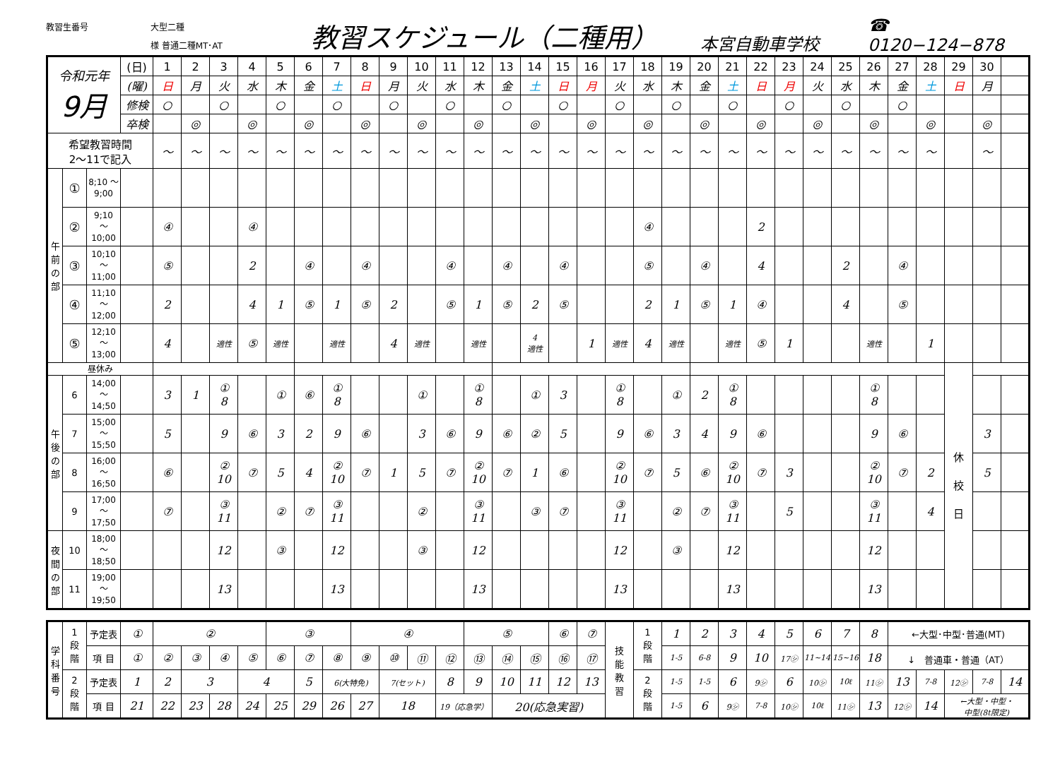教習生番号
大型二種
様 普通二種MT･AT
教習スケジュール（二種用）
本宮自動車学校
☎ 0120−124−878
| 令和元年 9月 | | | (日) | 1 | 2 | 3 | 4 | 5 | 6 | 7 | 8 | 9 | 10 | 11 | 12 | 13 | 14 | 15 | 16 | 17 | 18 | 19 | 20 | 21 | 22 | 23 | 24 | 25 | 26 | 27 | 28 | 29 | 30 | | |
| | | | (曜) | 日 | 月 | 火 | 水 | 木 | 金 | 土 | 日 | 月 | 火 | 水 | 木 | 金 | 土 | 日 | 月 | 火 | 水 | 木 | 金 | 土 | 日 | 月 | 火 | 水 | 木 | 金 | 土 | 日 | 月 | | |
| | | | 修検 | ○ | | ○ | | ○ | | ○ | | ○ | | ○ | | ○ | | ○ | | ○ | | ○ | | ○ | | ○ | | ○ | | ○ | | | | | |
| | | | 卒検 | | ◎ | | ◎ | | ◎ | | ◎ | | ◎ | | ◎ | | ◎ | | ◎ | | ◎ | | ◎ | | ◎ | | ◎ | | ◎ | | ◎ | | ◎ | | |
| 希望教習時間 2～11で記入 | | | | ～ | ～ | ～ | ～ | ～ | ～ | ～ | ～ | ～ | ～ | ～ | ～ | ～ | ～ | ～ | ～ | ～ | ～ | ～ | ～ | ～ | ～ | ～ | ～ | ～ | ～ | ～ | ～ | | ～ | | |
| 午 前 の 部 | ① | 8;10 ～ 9;00 | | | | | | | | | | | | | | | | | | | | | | | | | | | | | | | | | |
| | ② | 9;10 ～ 10;00 | | ④ | | | ④ | | | | | | | | | | | | | | ④ | | | | 2 | | | | | | | | | | |
| | ③ | 10;10 ～ 11;00 | | ⑤ | | | 2 | | ④ | | ④ | | | ④ | | ④ | | ④ | | | ⑤ | | ④ | | 4 | | | 2 | | ④ | | | | | |
| | ④ | 11;10 ～ 12;00 | | 2 | | | 4 | 1 | ⑤ | 1 | ⑤ | 2 | | ⑤ | 1 | ⑤ | 2 | ⑤ | | | 2 | 1 | ⑤ | 1 | ④ | | | 4 | | ⑤ | | | | | |
| | ⑤ | 12;10 ～ 13;00 | | 4 | | 適性 | ⑤ | 適性 | | 適性 | | 4 | 適性 | | 適性 | | 4 適性 | | 1 | 適性 | 4 | 適性 | | 適性 | ⑤ | 1 | | | 適性 | | 1 | | | | |
| 昼休み | | | | | | | | | | | | | | | | | | | | | | | | | | | | | | | | 休 校 日 | | | |
| 午 後 の 部 | 6 | 14;00 ～ 14;50 | | 3 | 1 | ① 8 | | ① | ⑥ | ① 8 | | | ① | | ① 8 | | ① | 3 | | ① 8 | | ① | 2 | ① 8 | | | | | ① 8 | | | | | | |
| | 7 | 15;00 ～ 15;50 | | 5 | | 9 | ⑥ | 3 | 2 | 9 | ⑥ | | 3 | ⑥ | 9 | ⑥ | ② | 5 | | 9 | ⑥ | 3 | 4 | 9 | ⑥ | | | | 9 | ⑥ | | | 3 | | |
| | 8 | 16;00 ～ 16;50 | | ⑥ | | ② 10 | ⑦ | 5 | 4 | ② 10 | ⑦ | 1 | 5 | ⑦ | ② 10 | ⑦ | 1 | ⑥ | | ② 10 | ⑦ | 5 | ⑥ | ② 10 | ⑦ | 3 | | | ② 10 | ⑦ | 2 | | 5 | | |
| | 9 | 17;00 ～ 17;50 | | ⑦ | | ③ 11 | | ② | ⑦ | ③ 11 | | | ② | | ③ 11 | | ③ | ⑦ | | ③ 11 | | ② | ⑦ | ③ 11 | | 5 | | | ③ 11 | | 4 | | | | |
| 夜 間 の 部 | 10 | 18;00 ～ 18;50 | | | | 12 | | ③ | | 12 | | | ③ | | 12 | | | | | 12 | | ③ | | 12 | | | | | 12 | | | | | | |
| | 11 | 19;00 ～ 19;50 | | | | 13 | | | | 13 | | | | | 13 | | | | | 13 | | | | 13 | | | | | 13 | | | | | | |
| 学 科 番 号 | 1 段 階 | 予定表 | ① | ② | | | | ③ | | | ④ | | | | ⑤ | | | ⑥ | ⑦ | 技 能 教 習 | 1 段 階 | 1 | 2 | 3 | 4 | 5 | 6 | 7 | 8 | ←大型･中型･普通(MT) | | | | |
| | | 項 目 | ① | ② | ③ | ④ | ⑤ | ⑥ | ⑦ | ⑧ | ⑨ | ⑩ | ⑪ | ⑫ | ⑬ | ⑭ | ⑮ | ⑯ | ⑰ | | | 1-5 | 6-8 | 9 | 10 | 17㋛ | 11~14 | 15~16 | 18 | ↓ 普通車・普通（AT） | | | | |
| | 2 段 階 | 予定表 | 1 | 2 | 3 | | 4 | | 5 | 6(大特免) | | 7(セット) | | 8 | 9 | 10 | 11 | 12 | 13 | | 2 段 階 | 1-5 | 1-5 | 6 | 9㋛ | 6 | 10㋛ | 10ℓ | 11㋛ | 13 | 7-8 | 12㋛ | 7-8 | 14 |
| | | 項 目 | 21 | 22 | 23 | 28 | 24 | 25 | 29 | 26 | 27 | 18 | | 19（応急学） | | 20(応急実習) | | | | | | 1-5 | 6 | 9㋛ | 7-8 | 10㋛ | 10ℓ | 11㋛ | 13 | 12㋛ | 14 | ←大型・中型・ 中型(8t限定) | | |